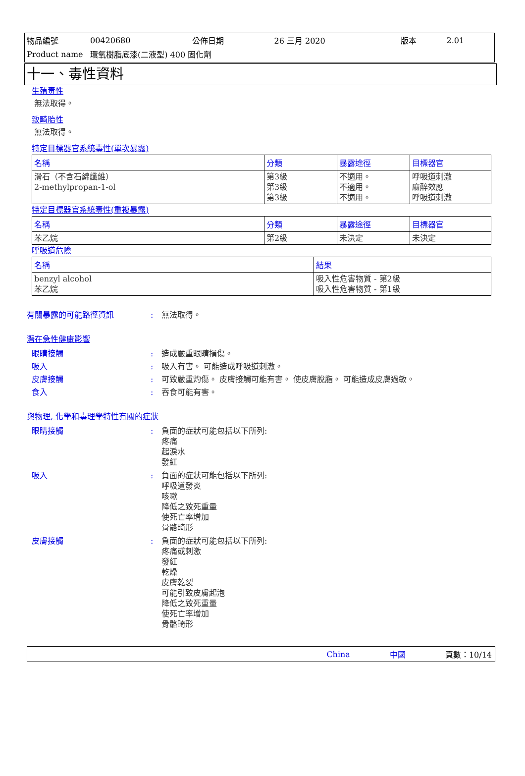| 物品編號 | 00420680 | 公佈日期 | 26 三月 2020 | 版本 | 2.01 |
| Product name | 環氧樹脂底漆(二液型) 400 固化劑 | | | | |
十一、毒性資料
生殖毒性
無法取得。
致畸胎性
無法取得。
特定目標器官系統毒性(單次暴露)
| 名稱 | 分類 | 暴露途徑 | 目標器官 |
| --- | --- | --- | --- |
| 滑石（不含石綿纖維） 2-methylpropan-1-ol | 第3級 第3級 第3級 | 不適用。 不適用。 不適用。 | 呼吸道刺激 麻醉效應 呼吸道刺激 |
特定目標器官系統毒性(重複暴露)
| 名稱 | 分類 | 暴露途徑 | 目標器官 |
| --- | --- | --- | --- |
| 苯乙烷 | 第2級 | 未決定 | 未決定 |
呼吸道危險
| 名稱 | 結果 |
| --- | --- |
| benzyl alcohol 苯乙烷 | 吸入性危害物質 - 第2級 吸入性危害物質 - 第1級 |
有關暴露的可能路徑資訊: 無法取得。
潛在急性健康影響
眼睛接觸: 造成嚴重眼睛損傷。
吸入: 吸入有害。 可能造成呼吸道刺激。
皮膚接觸: 可致嚴重灼傷。 皮膚接觸可能有害。 使皮膚脫脂。 可能造成皮膚過敏。
食入: 吞食可能有害。
與物理, 化學和毒理學特性有關的症狀
眼睛接觸: 負面的症狀可能包括以下所列:
疼痛
起淚水
發紅
吸入: 負面的症狀可能包括以下所列:
呼吸道發炎
咳嗽
降低之致死重量
使死亡率增加
骨骼畸形
皮膚接觸: 負面的症狀可能包括以下所列:
疼痛或刺激
發紅
乾燥
皮膚乾裂
可能引致皮膚起泡
降低之致死重量
使死亡率增加
骨骼畸形
China 中國 頁數：10/14